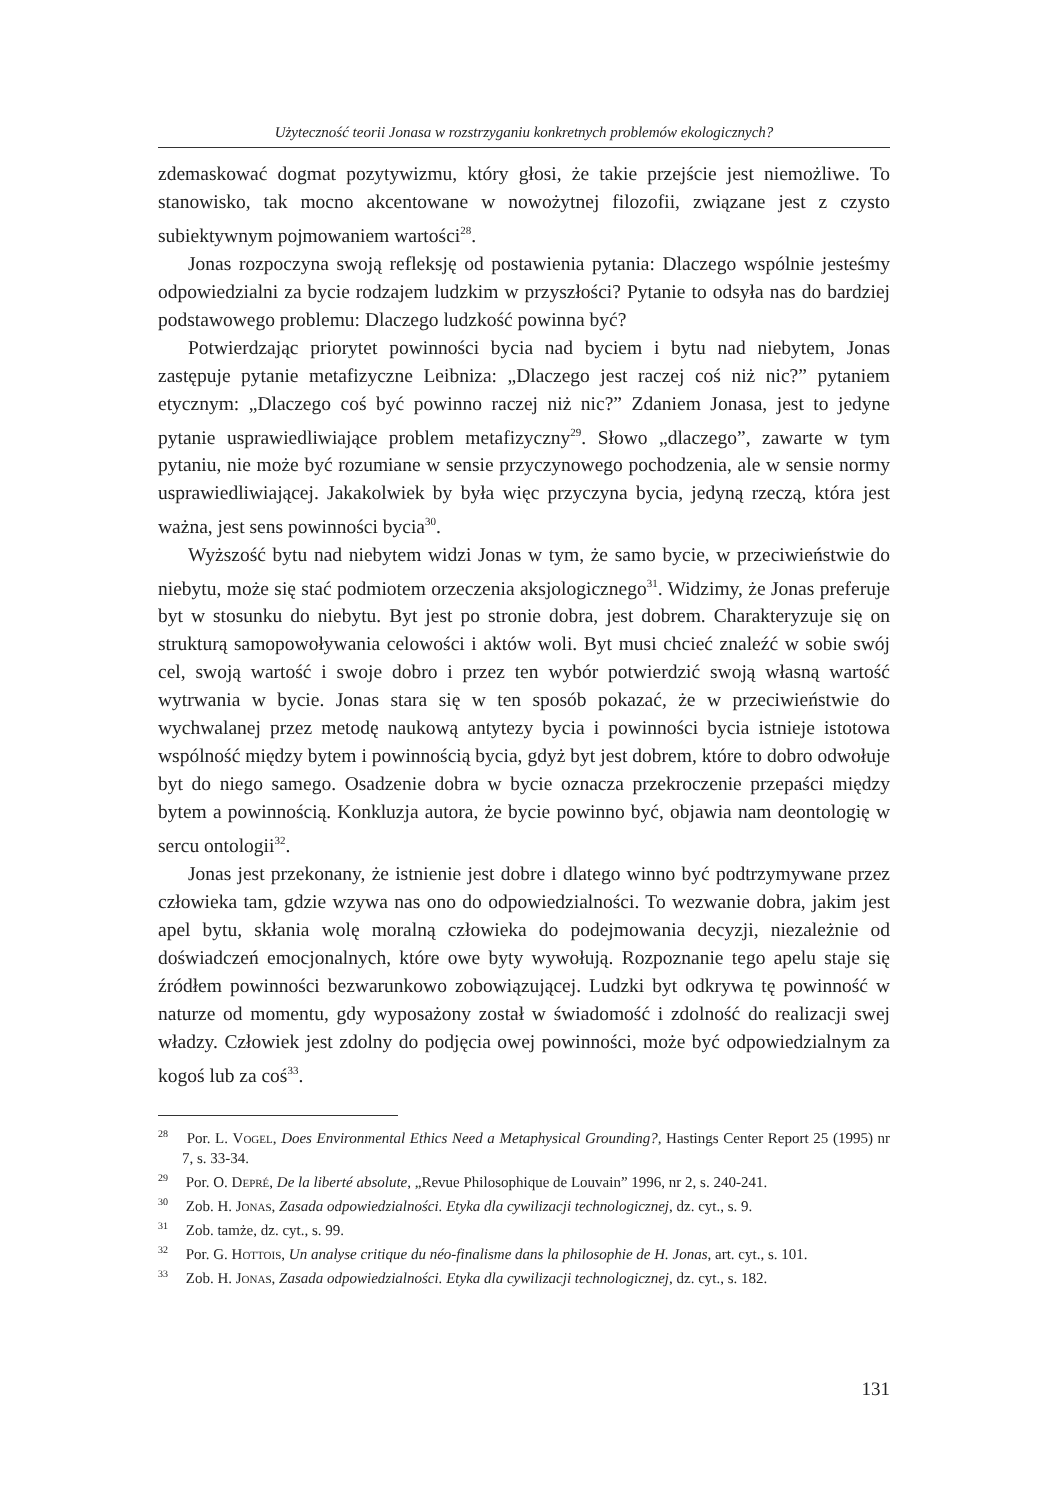Użyteczność teorii Jonasa w rozstrzyganiu konkretnych problemów ekologicznych?
zdemaskować dogmat pozytywizmu, który głosi, że takie przejście jest niemożliwe. To stanowisko, tak mocno akcentowane w nowożytnej filozofii, związane jest z czysto subiektywnym pojmowaniem wartości<sup>28</sup>.
Jonas rozpoczyna swoją refleksję od postawienia pytania: Dlaczego wspólnie jesteśmy odpowiedzialni za bycie rodzajem ludzkim w przyszłości? Pytanie to odsyła nas do bardziej podstawowego problemu: Dlaczego ludzkość powinna być?
Potwierdzając priorytet powinności bycia nad byciem i bytu nad niebytem, Jonas zastępuje pytanie metafizyczne Leibniza: „Dlaczego jest raczej coś niż nic?” pytaniem etycznym: „Dlaczego coś być powinno raczej niż nic?” Zdaniem Jonasa, jest to jedyne pytanie usprawiedliwiające problem metafizyczny<sup>29</sup>. Słowo „dlaczego”, zawarte w tym pytaniu, nie może być rozumiane w sensie przyczynowego pochodzenia, ale w sensie normy usprawiedliwiającej. Jakakolwiek by była więc przyczyna bycia, jedyną rzeczą, która jest ważna, jest sens powinności bycia<sup>30</sup>.
Wyższość bytu nad niebytem widzi Jonas w tym, że samo bycie, w przeciwieństwie do niebytu, może się stać podmiotem orzeczenia aksjologicznego<sup>31</sup>. Widzimy, że Jonas preferuje byt w stosunku do niebytu. Byt jest po stronie dobra, jest dobrem. Charakteryzuje się on strukturą samopowoływania celowości i aktów woli. Byt musi chcieć znaleźć w sobie swój cel, swoją wartość i swoje dobro i przez ten wybór potwierdzić swoją własną wartość wytrwania w bycie. Jonas stara się w ten sposób pokazać, że w przeciwieństwie do wychwalanej przez metodę naukową antytezy bycia i powinności bycia istnieje istotowa wspólność między bytem i powinnością bycia, gdyż byt jest dobrem, które to dobro odwołuje byt do niego samego. Osadzenie dobra w bycie oznacza przekroczenie przepaści między bytem a powinnością. Konkluzja autora, że bycie powinno być, objawia nam deontologię w sercu ontologii<sup>32</sup>.
Jonas jest przekonany, że istnienie jest dobre i dlatego winno być podtrzymywane przez człowieka tam, gdzie wzywa nas ono do odpowiedzialności. To wezwanie dobra, jakim jest apel bytu, skłania wolę moralną człowieka do podejmowania decyzji, niezależnie od doświadczeń emocjonalnych, które owe byty wywołują. Rozpoznanie tego apelu staje się źródłem powinności bezwarunkowo zobowiązującej. Ludzki byt odkrywa tę powinność w naturze od momentu, gdy wyposażony został w świadomość i zdolność do realizacji swej władzy. Człowiek jest zdolny do podjęcia owej powinności, może być odpowiedzialnym za kogoś lub za coś<sup>33</sup>.
<sup>28</sup> Por. L. Vogel, Does Environmental Ethics Need a Metaphysical Grounding?, Hastings Center Report 25 (1995) nr 7, s. 33-34.
<sup>29</sup> Por. O. Depré, De la liberté absolute, „Revue Philosophique de Louvain” 1996, nr 2, s. 240-241.
<sup>30</sup> Zob. H. Jonas, Zasada odpowiedzialności. Etyka dla cywilizacji technologicznej, dz. cyt., s. 9.
<sup>31</sup> Zob. tamże, dz. cyt., s. 99.
<sup>32</sup> Por. G. Hottois, Un analyse critique du néo-finalisme dans la philosophie de H. Jonas, art. cyt., s. 101.
<sup>33</sup> Zob. H. Jonas, Zasada odpowiedzialności. Etyka dla cywilizacji technologicznej, dz. cyt., s. 182.
131